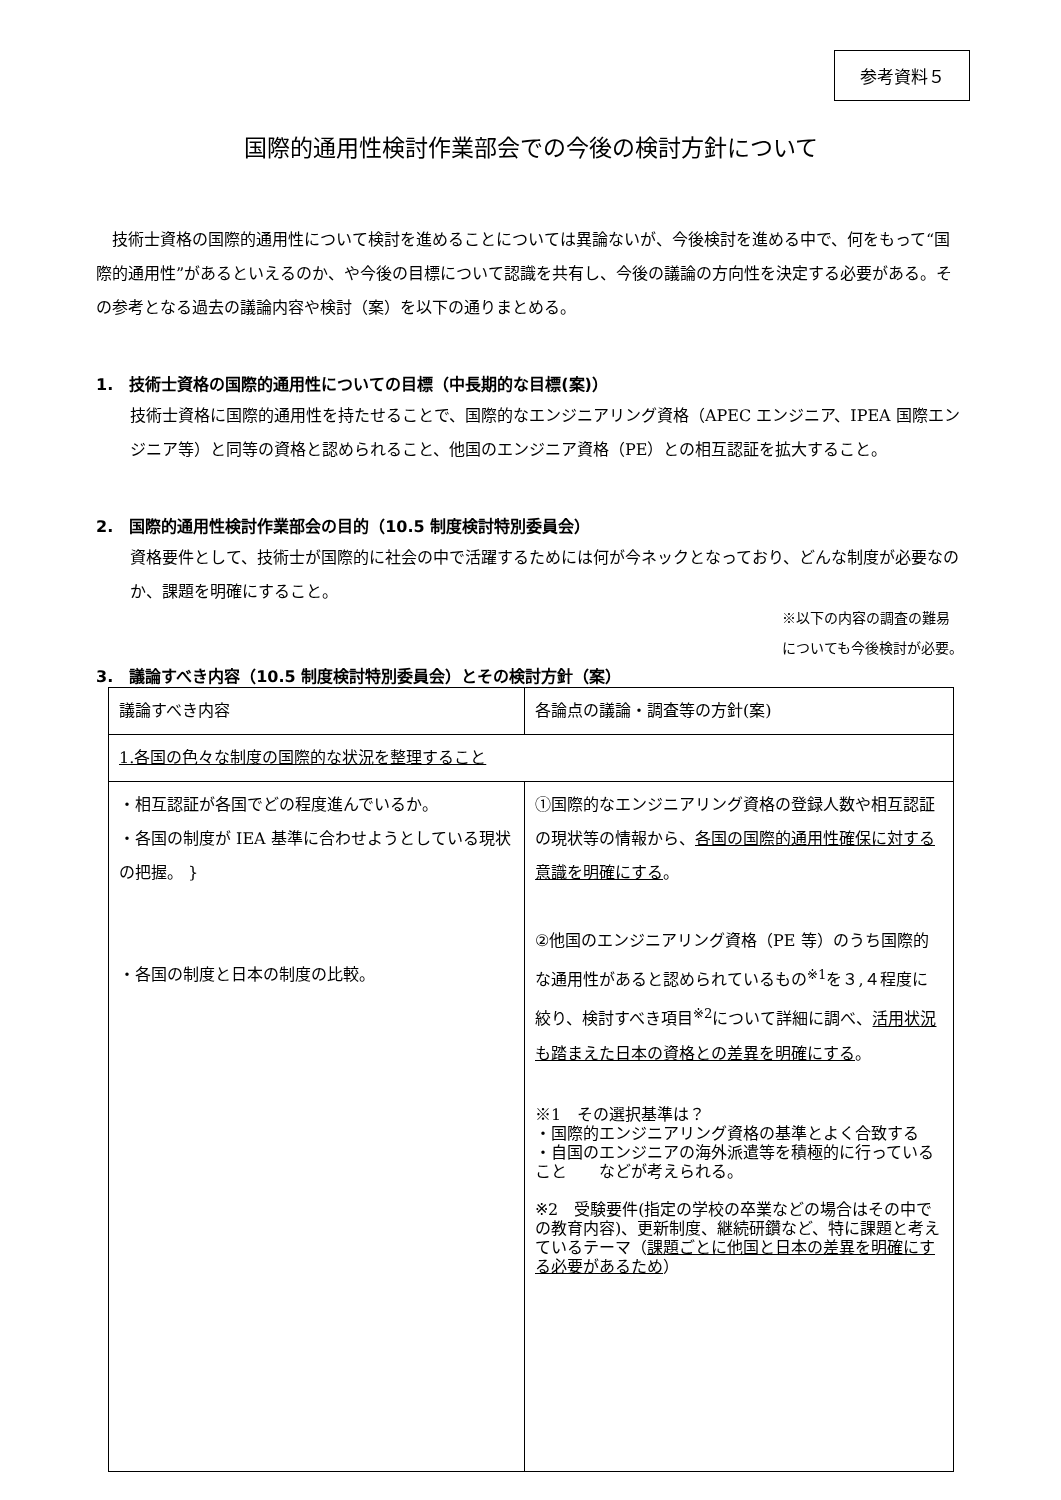参考資料５
国際的通用性検討作業部会での今後の検討方針について
技術士資格の国際的通用性について検討を進めることについては異論ないが、今後検討を進める中で、何をもって“国際的通用性”があるといえるのか、や今後の目標について認識を共有し、今後の議論の方向性を決定する必要がある。その参考となる過去の議論内容や検討（案）を以下の通りまとめる。
1.　技術士資格の国際的通用性についての目標（中長期的な目標(案)）
技術士資格に国際的通用性を持たせることで、国際的なエンジニアリング資格（APEC エンジニア、IPEA 国際エンジニア等）と同等の資格と認められること、他国のエンジニア資格（PE）との相互認証を拡大すること。
2.　国際的通用性検討作業部会の目的（10.5 制度検討特別委員会）
資格要件として、技術士が国際的に社会の中で活躍するためには何が今ネックとなっており、どんな制度が必要なのか、課題を明確にすること。
※以下の内容の調査の難易
についても今後検討が必要。
3.　議論すべき内容（10.5 制度検討特別委員会）とその検討方針（案）
| 議論すべき内容 | 各論点の議論・調査等の方針(案) |
| 1.各国の色々な制度の国際的な状況を整理すること | |
| ・相互認証が各国でどの程度進んでいるか。 ・各国の制度が IEA 基準に合わせようとしている現状の把握。 } ・各国の制度と日本の制度の比較。 | ①国際的なエンジニアリング資格の登録人数や相互認証の現状等の情報から、 各国の国際的通用性確保に対する意識を明確にする 。 ②他国のエンジニアリング資格（PE 等）のうち国際的な通用性があると認められているもの<sup>※1</sup>を３,４程度に絞り、検討すべき項目<sup>※2</sup>について詳細に調べ、 活用状況も踏まえた日本の資格との差異を明確にする 。 ※1 その選択基準は？ ・国際的エンジニアリング資格の基準とよく合致する ・自国のエンジニアの海外派遣等を積極的に行っていること などが考えられる。 ※2 受験要件(指定の学校の卒業などの場合はその中での教育内容)、更新制度、継続研鑽など、特に課題と考えているテーマ（ 課題ごとに他国と日本の差異を明確にする必要があるため ） |